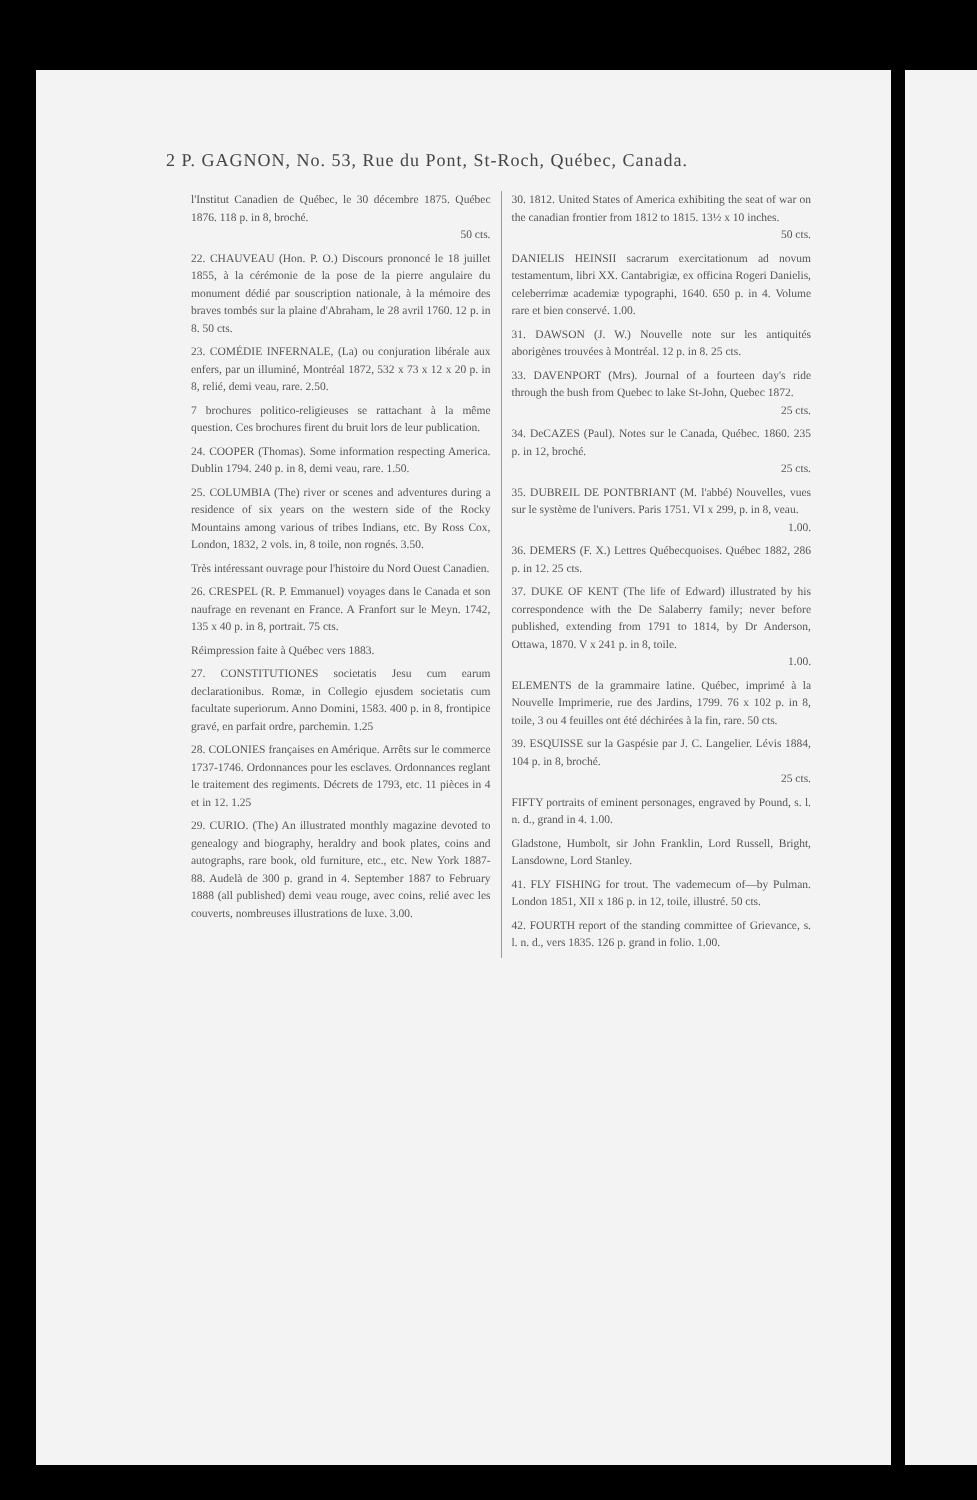2 P. GAGNON, No. 53, Rue du Pont, St-Roch, Québec, Canada.
l'Institut Canadien de Québec, le 30 décembre 1875. Québec 1876. 118 p. in 8, broché.
50 cts.
22. CHAUVEAU (Hon. P. O.) Discours prononcé le 18 juillet 1855, à la cérémonie de la pose de la pierre angulaire du monument dédié par souscription nationale, à la mémoire des braves tombés sur la plaine d'Abraham, le 28 avril 1760. 12 p. in 8. 50 cts.
23. COMÉDIE INFERNALE, (La) ou conjuration libérale aux enfers, par un illuminé, Montréal 1872, 532 x 73 x 12 x 20 p. in 8, relié, demi veau, rare. 2.50.
7 brochures politico-religieuses se rattachant à la même question. Ces brochures firent du bruit lors de leur publication.
24. COOPER (Thomas). Some information respecting America. Dublin 1794. 240 p. in 8, demi veau, rare. 1.50.
25. COLUMBIA (The) river or scenes and adventures during a residence of six years on the western side of the Rocky Mountains among various of tribes Indians, etc. By Ross Cox, London, 1832, 2 vols. in, 8 toile, non rognés. 3.50.
Très intéressant ouvrage pour l'histoire du Nord Ouest Canadien.
26. CRESPEL (R. P. Emmanuel) voyages dans le Canada et son naufrage en revenant en France. A Franfort sur le Meyn. 1742, 135 x 40 p. in 8, portrait. 75 cts.
Réimpression faite à Québec vers 1883.
27. CONSTITUTIONES societatis Jesu cum earum declarationibus. Romæ, in Collegio ejusdem societatis cum facultate superiorum. Anno Domini, 1583. 400 p. in 8, frontipice gravé, en parfait ordre, parchemin. 1.25
28. COLONIES françaises en Amérique. Arrêts sur le commerce 1737-1746. Ordonnances pour les esclaves. Ordonnances reglant le traitement des regiments. Décrets de 1793, etc. 11 pièces in 4 et in 12. 1.25
29. CURIO. (The) An illustrated monthly magazine devoted to genealogy and biography, heraldry and book plates, coins and autographs, rare book, old furniture, etc., etc. New York 1887-88. Audelà de 300 p. grand in 4. September 1887 to February 1888 (all published) demi veau rouge, avec coins, relié avec les couverts, nombreuses illustrations de luxe. 3.00.
30. 1812. United States of America exhibiting the seat of war on the canadian frontier from 1812 to 1815. 13½ x 10 inches.
50 cts.
DANIELIS HEINSII sacrarum exercitationum ad novum testamentum, libri XX. Cantabrigiæ, ex officina Rogeri Danielis, celeberrimæ academiæ typographi, 1640. 650 p. in 4. Volume rare et bien conservé. 1.00.
31. DAWSON (J. W.) Nouvelle note sur les antiquités aborigènes trouvées à Montréal. 12 p. in 8. 25 cts.
33. DAVENPORT (Mrs). Journal of a fourteen day's ride through the bush from Quebec to lake St-John, Quebec 1872.
25 cts.
34. DeCAZES (Paul). Notes sur le Canada, Québec. 1860. 235 p. in 12, broché.
25 cts.
35. DUBREIL DE PONTBRIANT (M. l'abbé) Nouvelles, vues sur le système de l'univers. Paris 1751. VI x 299, p. in 8, veau.
1.00.
36. DEMERS (F. X.) Lettres Québecquoises. Québec 1882, 286 p. in 12. 25 cts.
37. DUKE OF KENT (The life of Edward) illustrated by his correspondence with the De Salaberry family; never before published, extending from 1791 to 1814, by Dr Anderson, Ottawa, 1870. V x 241 p. in 8, toile.
1.00.
ELEMENTS de la grammaire latine. Québec, imprimé à la Nouvelle Imprimerie, rue des Jardins, 1799. 76 x 102 p. in 8, toile, 3 ou 4 feuilles ont été déchirées à la fin, rare. 50 cts.
39. ESQUISSE sur la Gaspésie par J. C. Langelier. Lévis 1884, 104 p. in 8, broché.
25 cts.
FIFTY portraits of eminent personages, engraved by Pound, s. l. n. d., grand in 4. 1.00.
Gladstone, Humbolt, sir John Franklin, Lord Russell, Bright, Lansdowne, Lord Stanley.
41. FLY FISHING for trout. The vademecum of—by Pulman. London 1851, XII x 186 p. in 12, toile, illustré. 50 cts.
42. FOURTH report of the standing committee of Grievance, s. l. n. d., vers 1835. 126 p. grand in folio. 1.00.